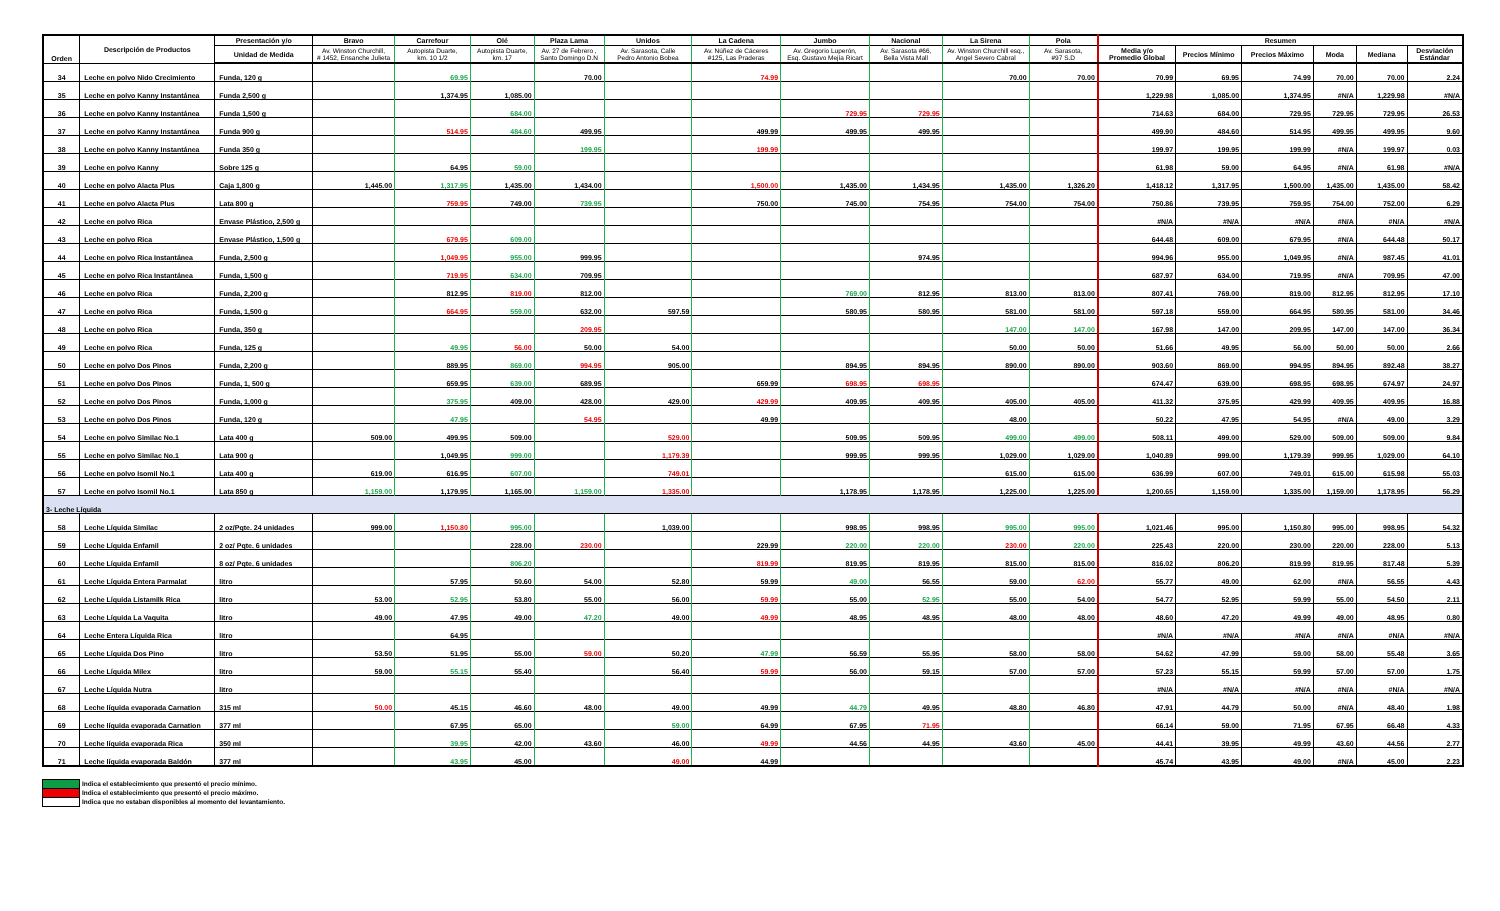| Orden | Descripción de Productos | Presentación y/o | Bravo | Carrefour | Olé | Plaza Lama | Unidos | La Cadena | Jumbo | Nacional | La Sirena | Pola | Resumen | | | | | |
| --- | --- | --- | --- | --- | --- | --- | --- | --- | --- | --- | --- | --- | --- | --- | --- | --- | --- | --- |
| | | Unidad de Medida | Av. Winston Churchill, # 1452, Ensanche Julieta | Autopista Duarte, km. 10 1/2 | Autopista Duarte, km. 17 | Av. 27 de Febrero , Santo Domingo D.N | Av. Sarasota, Calle Pedro Antonio Bobea | Av. Núñez de Cáceres #125, Las Praderas | Av. Gregorio Luperón, Esq. Gustavo Mejía Ricart | Av. Sarasota #66, Bella Vista Mall | Av. Winston Churchill esq., Angel Severo Cabral | Av. Sarasota, #97 S.D | Media y/o Promedio Global | Precios Mínimo | Precios Máximo | Moda | Mediana | Desviación Estándar |
| 34 | Leche en polvo Nido Crecimiento | Funda, 120 g | | 69.95 | | 70.00 | | 74.99 | | | 70.00 | 70.00 | 70.99 | 69.95 | 74.99 | 70.00 | 70.00 | 2.24 |
| 35 | Leche en polvo Kanny Instantánea | Funda 2,500 g | | 1,374.95 | 1,085.00 | | | | | | | | 1,229.98 | 1,085.00 | 1,374.95 | #N/A | 1,229.98 | #N/A |
| 36 | Leche en polvo Kanny Instantánea | Funda 1,500 g | | | 684.00 | | | | 729.95 | 729.95 | | | 714.63 | 684.00 | 729.95 | 729.95 | 729.95 | 26.53 |
| 37 | Leche en polvo Kanny Instantánea | Funda 900 g | | 514.95 | 484.60 | 499.95 | | 499.99 | 499.95 | 499.95 | | | 499.90 | 484.60 | 514.95 | 499.95 | 499.95 | 9.60 |
| 38 | Leche en polvo Kanny Instantánea | Funda 350 g | | | | 199.95 | | 199.99 | | | | | 199.97 | 199.95 | 199.99 | #N/A | 199.97 | 0.03 |
| 39 | Leche en polvo Kanny | Sobre 125 g | | 64.95 | 59.00 | | | | | | | | 61.98 | 59.00 | 64.95 | #N/A | 61.98 | #N/A |
| 40 | Leche en polvo Alacta Plus | Caja 1,800 g | 1,445.00 | 1,317.95 | 1,435.00 | 1,434.00 | | 1,500.00 | 1,435.00 | 1,434.95 | 1,435.00 | 1,326.20 | 1,418.12 | 1,317.95 | 1,500.00 | 1,435.00 | 1,435.00 | 58.42 |
| 41 | Leche en polvo Alacta Plus | Lata 800 g | | 759.95 | 749.00 | 739.95 | | 750.00 | 745.00 | 754.95 | 754.00 | 754.00 | 750.86 | 739.95 | 759.95 | 754.00 | 752.00 | 6.29 |
| 42 | Leche en polvo Rica | Envase Plástico, 2,500 g | | | | | | | | | | | #N/A | #N/A | #N/A | #N/A | #N/A | #N/A |
| 43 | Leche en polvo Rica | Envase Plástico, 1,500 g | | 679.95 | 609.00 | | | | | | | | 644.48 | 609.00 | 679.95 | #N/A | 644.48 | 50.17 |
| 44 | Leche en polvo Rica Instantánea | Funda, 2,500 g | | 1,049.95 | 955.00 | 999.95 | | | | 974.95 | | | 994.96 | 955.00 | 1,049.95 | #N/A | 987.45 | 41.01 |
| 45 | Leche en polvo Rica Instantánea | Funda, 1,500 g | | 719.95 | 634.00 | 709.95 | | | | | | | 687.97 | 634.00 | 719.95 | #N/A | 709.95 | 47.00 |
| 46 | Leche en polvo Rica | Funda, 2,200 g | | 812.95 | 819.00 | 812.00 | | | 769.00 | 812.95 | 813.00 | 813.00 | 807.41 | 769.00 | 819.00 | 812.95 | 812.95 | 17.10 |
| 47 | Leche en polvo Rica | Funda, 1,500 g | | 664.95 | 559.00 | 632.00 | 597.59 | | 580.95 | 580.95 | 581.00 | 581.00 | 597.18 | 559.00 | 664.95 | 580.95 | 581.00 | 34.46 |
| 48 | Leche en polvo Rica | Funda, 350 g | | | | 209.95 | | | | | 147.00 | 147.00 | 167.98 | 147.00 | 209.95 | 147.00 | 147.00 | 36.34 |
| 49 | Leche en polvo Rica | Funda, 125 g | | 49.95 | 56.00 | 50.00 | 54.00 | | | | 50.00 | 50.00 | 51.66 | 49.95 | 56.00 | 50.00 | 50.00 | 2.66 |
| 50 | Leche en polvo Dos Pinos | Funda, 2,200 g | | 889.95 | 869.00 | 994.95 | 905.00 | | 894.95 | 894.95 | 890.00 | 890.00 | 903.60 | 869.00 | 994.95 | 894.95 | 892.48 | 38.27 |
| 51 | Leche en polvo Dos Pinos | Funda, 1, 500 g | | 659.95 | 639.00 | 689.95 | | 659.99 | 698.95 | 698.95 | | | 674.47 | 639.00 | 698.95 | 698.95 | 674.97 | 24.97 |
| 52 | Leche en polvo Dos Pinos | Funda, 1,000 g | | 375.95 | 409.00 | 428.00 | 429.00 | 429.99 | 409.95 | 409.95 | 405.00 | 405.00 | 411.32 | 375.95 | 429.99 | 409.95 | 409.95 | 16.88 |
| 53 | Leche en polvo Dos Pinos | Funda, 120 g | | 47.95 | | 54.95 | | 49.99 | | | 48.00 | | 50.22 | 47.95 | 54.95 | #N/A | 49.00 | 3.29 |
| 54 | Leche en polvo Similac No.1 | Lata 400 g | 509.00 | 499.95 | 509.00 | | 529.00 | | 509.95 | 509.95 | 499.00 | 499.00 | 508.11 | 499.00 | 529.00 | 509.00 | 509.00 | 9.84 |
| 55 | Leche en polvo Similac No.1 | Lata 900 g | | 1,049.95 | 999.00 | | 1,179.39 | | 999.95 | 999.95 | 1,029.00 | 1,029.00 | 1,040.89 | 999.00 | 1,179.39 | 999.95 | 1,029.00 | 64.10 |
| 56 | Leche en polvo Isomil No.1 | Lata 400 g | 619.00 | 616.95 | 607.00 | | 749.01 | | | | 615.00 | 615.00 | 636.99 | 607.00 | 749.01 | 615.00 | 615.98 | 55.03 |
| 57 | Leche en polvo Isomil No.1 | Lata 850 g | 1,159.00 | 1,179.95 | 1,165.00 | 1,159.00 | 1,335.00 | | 1,178.95 | 1,178.95 | 1,225.00 | 1,225.00 | 1,200.65 | 1,159.00 | 1,335.00 | 1,159.00 | 1,178.95 | 56.29 |
| 3- Leche Líquida | | | | | | | | | | | | | | | | | | |
| 58 | Leche Líquida Similac | 2 oz/Pqte. 24 unidades | 999.00 | 1,150.80 | 995.00 | | 1,039.00 | | 998.95 | 998.95 | 995.00 | 995.00 | 1,021.46 | 995.00 | 1,150.80 | 995.00 | 998.95 | 54.32 |
| 59 | Leche Líquida Enfamil | 2 oz/ Pqte. 6 unidades | | | 228.00 | 230.00 | | 229.99 | 220.00 | 220.00 | 230.00 | 220.00 | 225.43 | 220.00 | 230.00 | 220.00 | 228.00 | 5.13 |
| 60 | Leche Líquida Enfamil | 8 oz/ Pqte. 6 unidades | | | 806.20 | | | 819.99 | 819.95 | 819.95 | 815.00 | 815.00 | 816.02 | 806.20 | 819.99 | 819.95 | 817.48 | 5.39 |
| 61 | Leche Líquida Entera Parmalat | litro | | 57.95 | 50.60 | 54.00 | 52.80 | 59.99 | 49.00 | 56.55 | 59.00 | 62.00 | 55.77 | 49.00 | 62.00 | #N/A | 56.55 | 4.43 |
| 62 | Leche Líquida Listamilk Rica | litro | 53.00 | 52.95 | 53.80 | 55.00 | 56.00 | 59.99 | 55.00 | 52.95 | 55.00 | 54.00 | 54.77 | 52.95 | 59.99 | 55.00 | 54.50 | 2.11 |
| 63 | Leche Líquida La Vaquita | litro | 49.00 | 47.95 | 49.00 | 47.20 | 49.00 | 49.99 | 48.95 | 48.95 | 48.00 | 48.00 | 48.60 | 47.20 | 49.99 | 49.00 | 48.95 | 0.80 |
| 64 | Leche Entera Líquida Rica | litro | | 64.95 | | | | | | | | | #N/A | #N/A | #N/A | #N/A | #N/A | #N/A |
| 65 | Leche Líquida Dos Pino | litro | 53.50 | 51.95 | 55.00 | 59.00 | 50.20 | 47.99 | 56.59 | 55.95 | 58.00 | 58.00 | 54.62 | 47.99 | 59.00 | 58.00 | 55.48 | 3.65 |
| 66 | Leche Líquida Milex | litro | 59.00 | 55.15 | 55.40 | | 56.40 | 59.99 | 56.00 | 59.15 | 57.00 | 57.00 | 57.23 | 55.15 | 59.99 | 57.00 | 57.00 | 1.75 |
| 67 | Leche Líquida Nutra | litro | | | | | | | | | | | #N/A | #N/A | #N/A | #N/A | #N/A | #N/A |
| 68 | Leche líquida evaporada Carnation | 315 ml | 50.00 | 45.15 | 46.60 | 48.00 | 49.00 | 49.99 | 44.79 | 49.95 | 48.80 | 46.80 | 47.91 | 44.79 | 50.00 | #N/A | 48.40 | 1.98 |
| 69 | Leche líquida evaporada Carnation | 377 ml | | 67.95 | 65.00 | | 59.00 | 64.99 | 67.95 | 71.95 | | | 66.14 | 59.00 | 71.95 | 67.95 | 66.48 | 4.33 |
| 70 | Leche líquida evaporada Rica | 350 ml | | 39.95 | 42.00 | 43.60 | 46.00 | 49.99 | 44.56 | 44.95 | 43.60 | 45.00 | 44.41 | 39.95 | 49.99 | 43.60 | 44.56 | 2.77 |
| 71 | Leche líquida evaporada Baldón | 377 ml | | 43.95 | 45.00 | | 49.00 | 44.99 | | | | | 45.74 | 43.95 | 49.00 | #N/A | 45.00 | 2.23 |
Indica el establecimiento que presentó el precio mínimo.
Indica el establecimiento que presentó el precio máximo.
Indica que no estaban disponibles al momento del levantamiento.